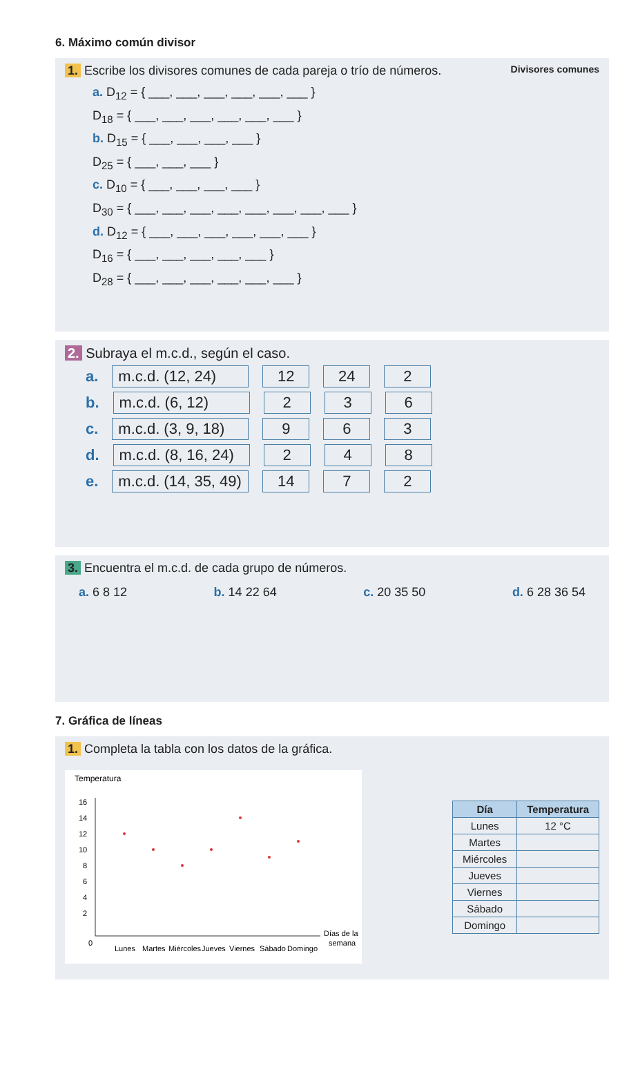6. Máximo común divisor
1. Escribe los divisores comunes de cada pareja o trío de números. Divisores comunes
a. D<sub>12</sub> = { ___, ___, ___, ___, ___, ___ }
D<sub>18</sub> = { ___, ___, ___, ___, ___, ___ }
b. D<sub>15</sub> = { ___, ___, ___, ___ }
D<sub>25</sub> = { ___, ___, ___ }
c. D<sub>10</sub> = { ___, ___, ___, ___ }
D<sub>30</sub> = { ___, ___, ___, ___, ___, ___, ___, ___ }
d. D<sub>12</sub> = { ___, ___, ___, ___, ___, ___ }
D<sub>16</sub> = { ___, ___, ___, ___, ___ }
D<sub>28</sub> = { ___, ___, ___, ___, ___, ___ }
2. Subraya el m.c.d., según el caso.
a. m.c.d. (12, 24) 12 24 2
b. m.c.d. (6, 12) 2 3 6
c. m.c.d. (3, 9, 18) 9 6 3
d. m.c.d. (8, 16, 24) 2 4 8
e. m.c.d. (14, 35, 49) 14 7 2
3. Encuentra el m.c.d. de cada grupo de números.
a. 6 8 12 b. 14 22 64 c. 20 35 50 d. 6 28 36 54
7. Gráfica de líneas
1. Completa la tabla con los datos de la gráfica.
Temperatura
16
14
12
10
8
6
4
2
0
Lunes
Martes
Miércoles
Jueves
Viernes
Sábado
Domingo
Días de la
semana
| Día | Temperatura |
| --- | --- |
| Lunes | 12 °C |
| Martes | |
| Miércoles | |
| Jueves | |
| Viernes | |
| Sábado | |
| Domingo | |